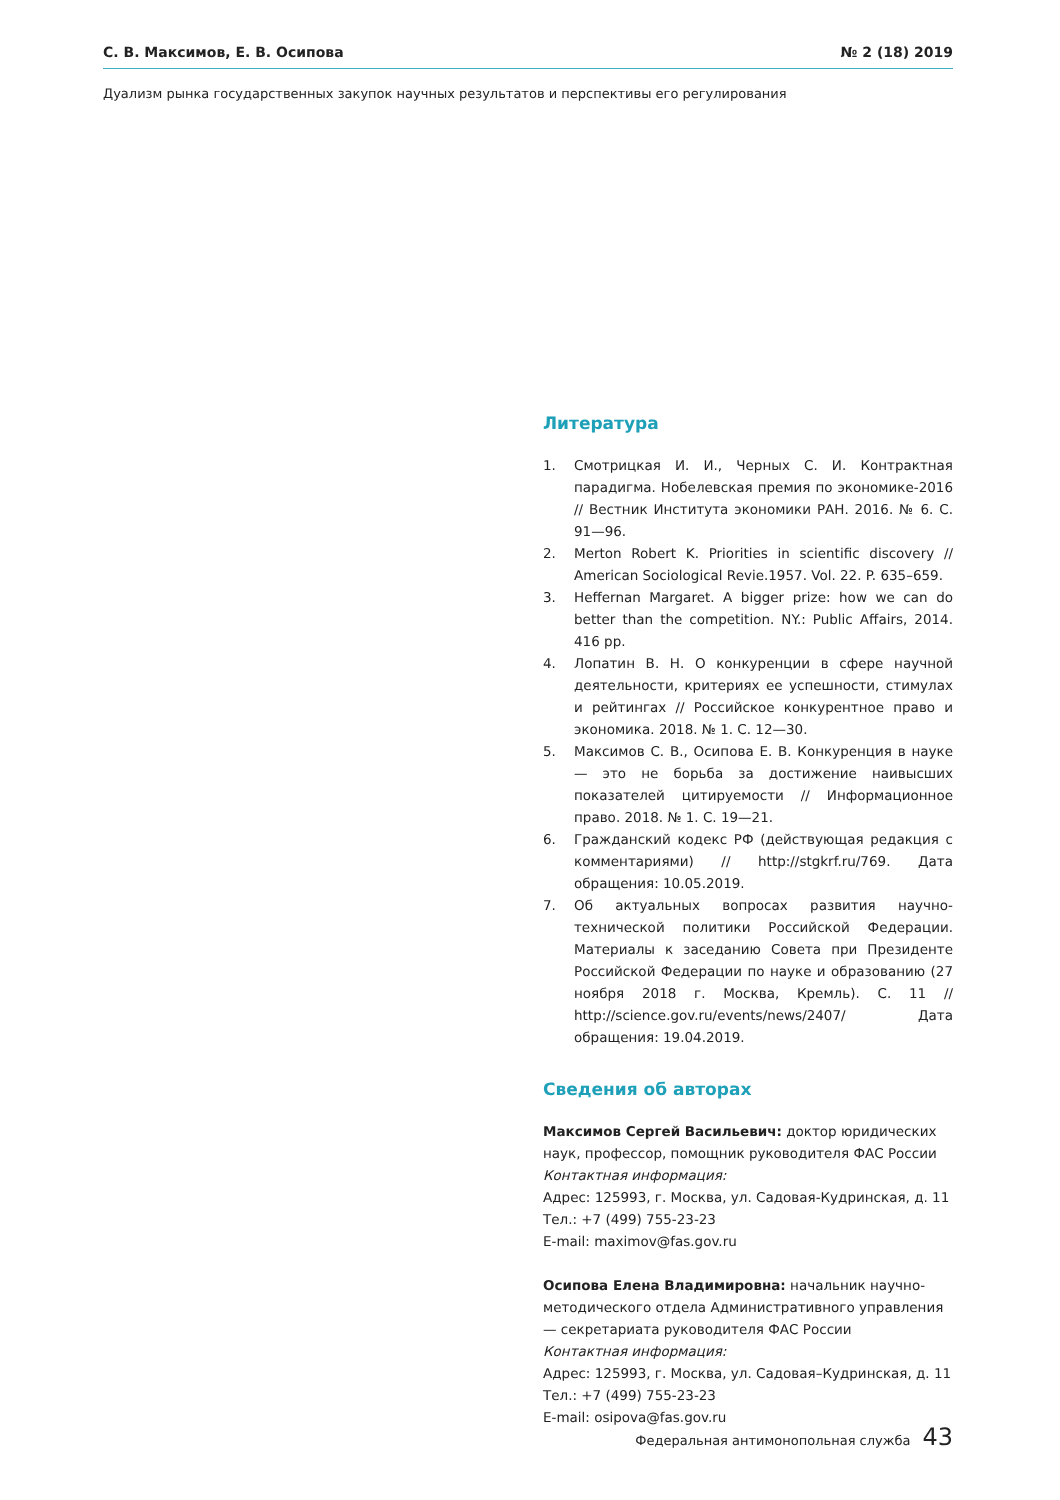С. В. Максимов, Е. В. Осипова № 2 (18) 2019
Дуализм рынка государственных закупок научных результатов и перспективы его регулирования
Литература
1. Смотрицкая И. И., Черных С. И. Контрактная парадигма. Нобелевская премия по экономике-2016 // Вестник Института экономики РАН. 2016. № 6. С. 91—96.
2. Merton Robert K. Priorities in scientific discovery // American Sociological Revie.1957. Vol. 22. P. 635–659.
3. Heffernan Margaret. A bigger prize: how we can do better than the competition. NY.: Public Affairs, 2014. 416 pp.
4. Лопатин В. Н. О конкуренции в сфере научной деятельности, критериях ее успешности, стимулах и рейтингах // Российское конкурентное право и экономика. 2018. № 1. С. 12—30.
5. Максимов С. В., Осипова Е. В. Конкуренция в науке — это не борьба за достижение наивысших показателей цитируемости // Информационное право. 2018. № 1. С. 19—21.
6. Гражданский кодекс РФ (действующая редакция с комментариями) // http://stgkrf.ru/769. Дата обращения: 10.05.2019.
7. Об актуальных вопросах развития научно-технической политики Российской Федерации. Материалы к заседанию Совета при Президенте Российской Федерации по науке и образованию (27 ноября 2018 г. Москва, Кремль). С. 11 // http://science.gov.ru/events/news/2407/ Дата обращения: 19.04.2019.
Сведения об авторах
Максимов Сергей Васильевич: доктор юридических наук, профессор, помощник руководителя ФАС России
Контактная информация:
Адрес: 125993, г. Москва, ул. Садовая-Кудринская, д. 11
Тел.: +7 (499) 755-23-23
E-mail: maximov@fas.gov.ru
Осипова Елена Владимировна: начальник научно-методического отдела Административного управления — секретариата руководителя ФАС России
Контактная информация:
Адрес: 125993, г. Москва, ул. Садовая–Кудринская, д. 11
Тел.: +7 (499) 755-23-23
E-mail: osipova@fas.gov.ru
Федеральная антимонопольная служба 43